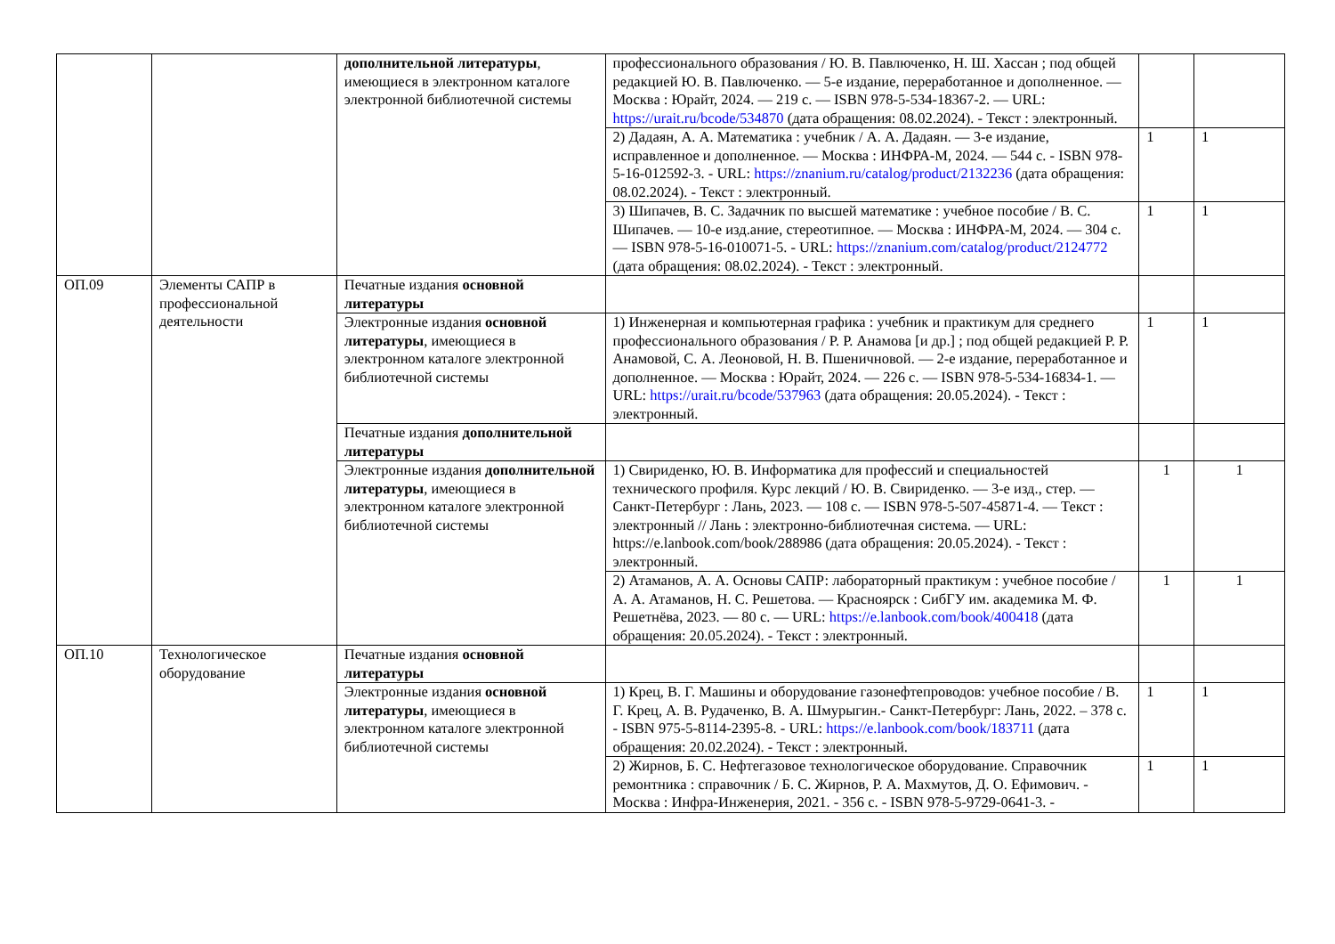| | | дополнительной литературы , имеющиеся в электронном каталоге электронной библиотечной системы | профессионального образования / Ю. В. Павлюченко, Н. Ш. Хассан ; под общей редакцией Ю. В. Павлюченко. — 5-е издание, переработанное и дополненное. — Москва : Юрайт, 2024. — 219 с. — ISBN 978-5-534-18367-2. — URL: https://urait.ru/bcode/534870 (дата обращения: 08.02.2024). - Текст : электронный. | | |
| | | | 2) Дадаян, А. А. Математика : учебник / А. А. Дадаян. — 3-е издание, исправленное и дополненное. — Москва : ИНФРА-М, 2024. — 544 с. - ISBN 978-5-16-012592-3. - URL: https://znanium.ru/catalog/product/2132236 (дата обращения: 08.02.2024). - Текст : электронный. | 1 | 1 |
| | | | 3) Шипачев, В. С. Задачник по высшей математике : учебное пособие / В. С. Шипачев. — 10-е изд.ание, стереотипное. — Москва : ИНФРА-М, 2024. — 304 с. — ISBN 978-5-16-010071-5. - URL: https://znanium.com/catalog/product/2124772 (дата обращения: 08.02.2024). - Текст : электронный. | 1 | 1 |
| ОП.09 | Элементы САПР в профессиональной деятельности | Печатные издания основной литературы | | | |
| | | Электронные издания основной литературы , имеющиеся в электронном каталоге электронной библиотечной системы | 1) Инженерная и компьютерная графика : учебник и практикум для среднего профессионального образования / Р. Р. Анамова [и др.] ; под общей редакцией Р. Р. Анамовой, С. А. Леоновой, Н. В. Пшеничновой. — 2-е издание, переработанное и дополненное. — Москва : Юрайт, 2024. — 226 с. — ISBN 978-5-534-16834-1. — URL: https://urait.ru/bcode/537963 (дата обращения: 20.05.2024). - Текст : электронный. | 1 | 1 |
| | | Печатные издания дополнительной литературы | | | |
| | | Электронные издания дополнительной литературы , имеющиеся в электронном каталоге электронной библиотечной системы | 1) Свириденко, Ю. В. Информатика для профессий и специальностей технического профиля. Курс лекций / Ю. В. Свириденко. — 3-е изд., стер. — Санкт-Петербург : Лань, 2023. — 108 с. — ISBN 978-5-507-45871-4. — Текст : электронный // Лань : электронно-библиотечная система. — URL: https://e.lanbook.com/book/288986 (дата обращения: 20.05.2024). - Текст : электронный. | 1 | 1 |
| | | | 2) Атаманов, А. А. Основы САПР: лабораторный практикум : учебное пособие / А. А. Атаманов, Н. С. Решетова. — Красноярск : СибГУ им. академика М. Ф. Решетнёва, 2023. — 80 с. — URL: https://e.lanbook.com/book/400418 (дата обращения: 20.05.2024). - Текст : электронный. | 1 | 1 |
| ОП.10 | Технологическое оборудование | Печатные издания основной литературы | | | |
| | | Электронные издания основной литературы , имеющиеся в электронном каталоге электронной библиотечной системы | 1) Крец, В. Г. Машины и оборудование газонефтепроводов: учебное пособие / В. Г. Крец, А. В. Рудаченко, В. А. Шмурыгин.- Санкт-Петербург: Лань, 2022. – 378 с. - ISBN 975-5-8114-2395-8. - URL: https://e.lanbook.com/book/183711 (дата обращения: 20.02.2024). - Текст : электронный. | 1 | 1 |
| | | | 2) Жирнов, Б. С. Нефтегазовое технологическое оборудование. Справочник ремонтника : справочник / Б. С. Жирнов, Р. А. Махмутов, Д. О. Ефимович. - Москва : Инфра-Инженерия, 2021. - 356 с. - ISBN 978-5-9729-0641-3. - | 1 | 1 |